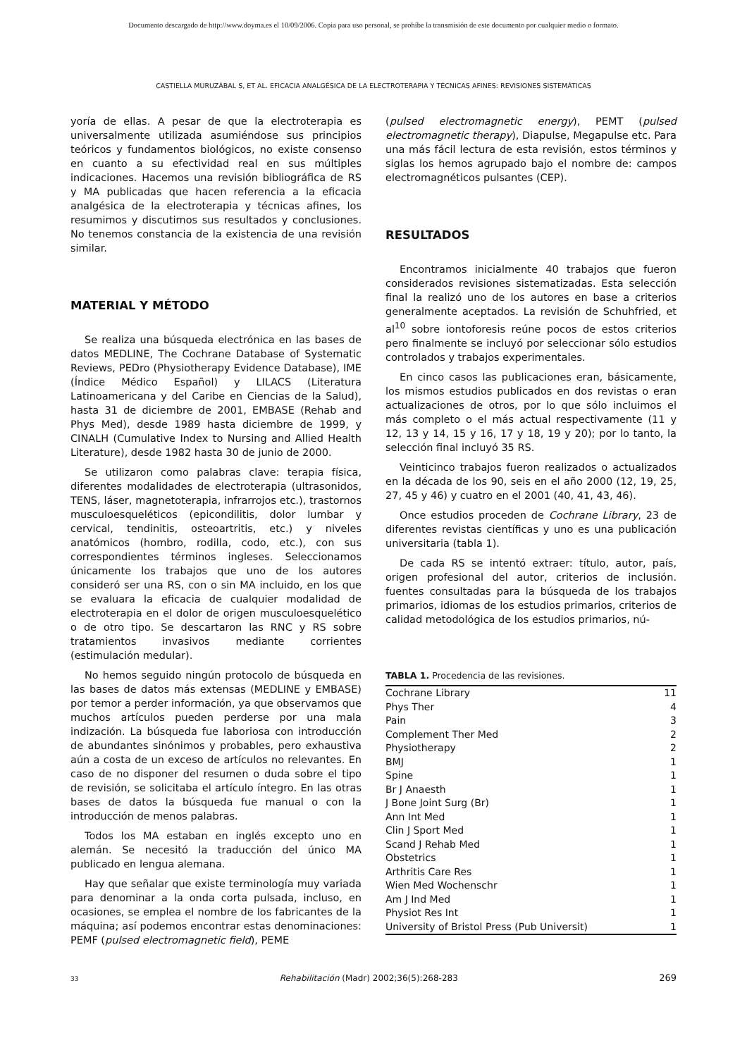Documento descargado de http://www.doyma.es el 10/09/2006. Copia para uso personal, se prohíbe la transmisión de este documento por cualquier medio o formato.
CASTIELLA MURUZÁBAL S, ET AL. EFICACIA ANALGÉSICA DE LA ELECTROTERAPIA Y TÉCNICAS AFINES: REVISIONES SISTEMÁTICAS
yoría de ellas. A pesar de que la electroterapia es universalmente utilizada asumiéndose sus principios teóricos y fundamentos biológicos, no existe consenso en cuanto a su efectividad real en sus múltiples indicaciones. Hacemos una revisión bibliográfica de RS y MA publicadas que hacen referencia a la eficacia analgésica de la electroterapia y técnicas afines, los resumimos y discutimos sus resultados y conclusiones. No tenemos constancia de la existencia de una revisión similar.
MATERIAL Y MÉTODO
Se realiza una búsqueda electrónica en las bases de datos MEDLINE, The Cochrane Database of Systematic Reviews, PEDro (Physiotherapy Evidence Database), IME (Índice Médico Español) y LILACS (Literatura Latinoamericana y del Caribe en Ciencias de la Salud), hasta 31 de diciembre de 2001, EMBASE (Rehab and Phys Med), desde 1989 hasta diciembre de 1999, y CINALH (Cumulative Index to Nursing and Allied Health Literature), desde 1982 hasta 30 de junio de 2000.
Se utilizaron como palabras clave: terapia física, diferentes modalidades de electroterapia (ultrasonidos, TENS, láser, magnetoterapia, infrarrojos etc.), trastornos musculoesqueléticos (epicondilitis, dolor lumbar y cervical, tendinitis, osteoartritis, etc.) y niveles anatómicos (hombro, rodilla, codo, etc.), con sus correspondientes términos ingleses. Seleccionamos únicamente los trabajos que uno de los autores consideró ser una RS, con o sin MA incluido, en los que se evaluara la eficacia de cualquier modalidad de electroterapia en el dolor de origen musculoesquelético o de otro tipo. Se descartaron las RNC y RS sobre tratamientos invasivos mediante corrientes (estimulación medular).
No hemos seguido ningún protocolo de búsqueda en las bases de datos más extensas (MEDLINE y EMBASE) por temor a perder información, ya que observamos que muchos artículos pueden perderse por una mala indización. La búsqueda fue laboriosa con introducción de abundantes sinónimos y probables, pero exhaustiva aún a costa de un exceso de artículos no relevantes. En caso de no disponer del resumen o duda sobre el tipo de revisión, se solicitaba el artículo íntegro. En las otras bases de datos la búsqueda fue manual o con la introducción de menos palabras.
Todos los MA estaban en inglés excepto uno en alemán. Se necesitó la traducción del único MA publicado en lengua alemana.
Hay que señalar que existe terminología muy variada para denominar a la onda corta pulsada, incluso, en ocasiones, se emplea el nombre de los fabricantes de la máquina; así podemos encontrar estas denominaciones: PEMF (pulsed electromagnetic field), PEME
(pulsed electromagnetic energy), PEMT (pulsed electromagnetic therapy), Diapulse, Megapulse etc. Para una más fácil lectura de esta revisión, estos términos y siglas los hemos agrupado bajo el nombre de: campos electromagnéticos pulsantes (CEP).
RESULTADOS
Encontramos inicialmente 40 trabajos que fueron considerados revisiones sistematizadas. Esta selección final la realizó uno de los autores en base a criterios generalmente aceptados. La revisión de Schuhfried, et al<sup>10</sup> sobre iontoforesis reúne pocos de estos criterios pero finalmente se incluyó por seleccionar sólo estudios controlados y trabajos experimentales.
En cinco casos las publicaciones eran, básicamente, los mismos estudios publicados en dos revistas o eran actualizaciones de otros, por lo que sólo incluimos el más completo o el más actual respectivamente (11 y 12, 13 y 14, 15 y 16, 17 y 18, 19 y 20); por lo tanto, la selección final incluyó 35 RS.
Veinticinco trabajos fueron realizados o actualizados en la década de los 90, seis en el año 2000 (12, 19, 25, 27, 45 y 46) y cuatro en el 2001 (40, 41, 43, 46).
Once estudios proceden de Cochrane Library, 23 de diferentes revistas científicas y uno es una publicación universitaria (tabla 1).
De cada RS se intentó extraer: título, autor, país, origen profesional del autor, criterios de inclusión. fuentes consultadas para la búsqueda de los trabajos primarios, idiomas de los estudios primarios, criterios de calidad metodológica de los estudios primarios, nú-
TABLA 1. Procedencia de las revisiones.
| Cochrane Library | 11 |
| Phys Ther | 4 |
| Pain | 3 |
| Complement Ther Med | 2 |
| Physiotherapy | 2 |
| BMJ | 1 |
| Spine | 1 |
| Br J Anaesth | 1 |
| J Bone Joint Surg (Br) | 1 |
| Ann Int Med | 1 |
| Clin J Sport Med | 1 |
| Scand J Rehab Med | 1 |
| Obstetrics | 1 |
| Arthritis Care Res | 1 |
| Wien Med Wochenschr | 1 |
| Am J Ind Med | 1 |
| Physiot Res Int | 1 |
| University of Bristol Press (Pub Universit) | 1 |
33 Rehabilitación (Madr) 2002;36(5):268-283 269